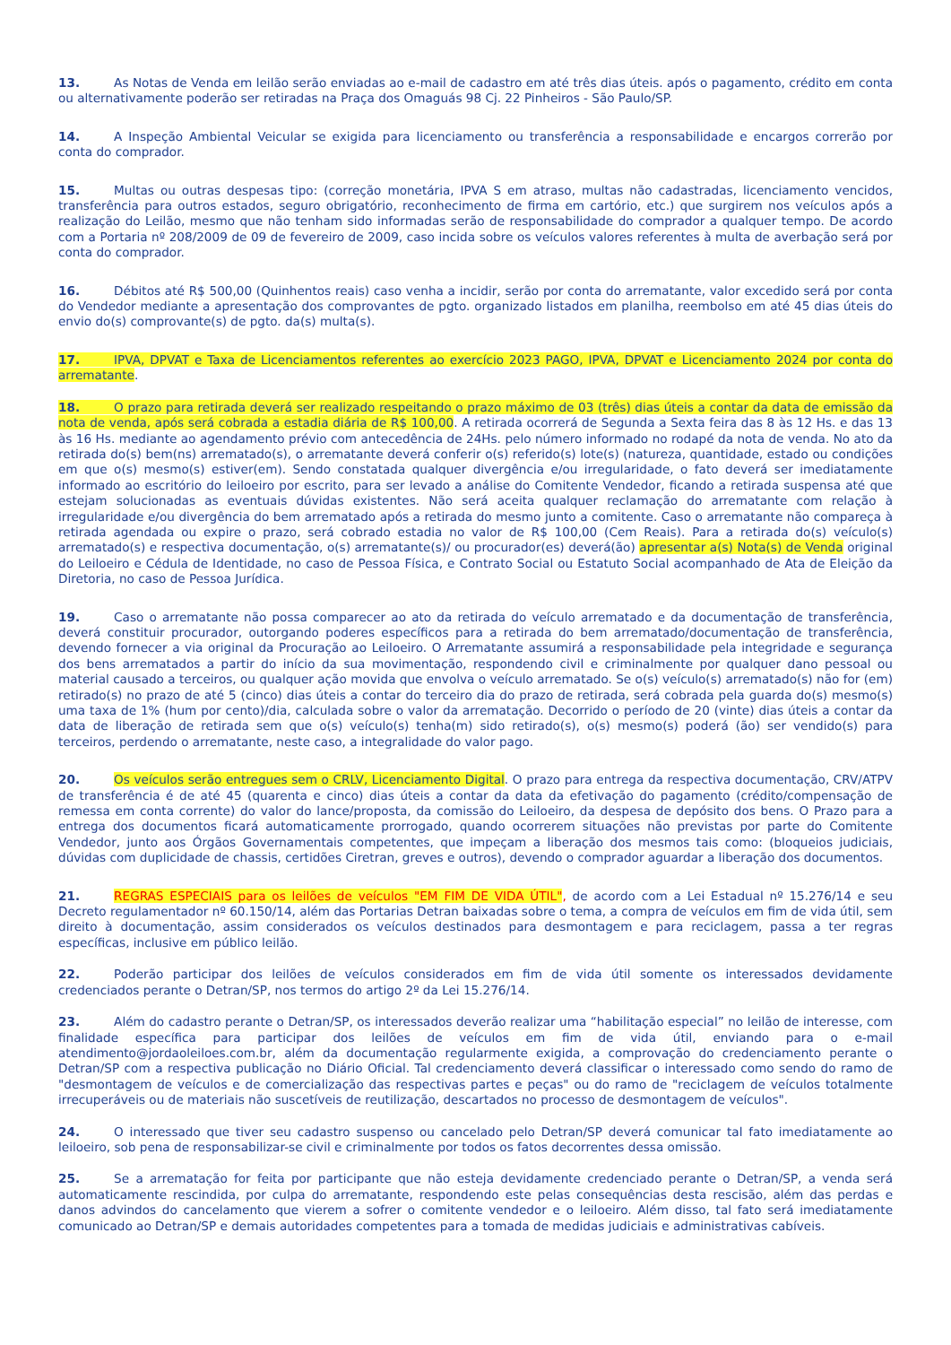13. As Notas de Venda em leilão serão enviadas ao e-mail de cadastro em até três dias úteis. após o pagamento, crédito em conta ou alternativamente poderão ser retiradas na Praça dos Omaguás 98 Cj. 22 Pinheiros - São Paulo/SP.
14. A Inspeção Ambiental Veicular se exigida para licenciamento ou transferência a responsabilidade e encargos correrão por conta do comprador.
15. Multas ou outras despesas tipo: (correção monetária, IPVA S em atraso, multas não cadastradas, licenciamento vencidos, transferência para outros estados, seguro obrigatório, reconhecimento de firma em cartório, etc.) que surgirem nos veículos após a realização do Leilão, mesmo que não tenham sido informadas serão de responsabilidade do comprador a qualquer tempo. De acordo com a Portaria nº 208/2009 de 09 de fevereiro de 2009, caso incida sobre os veículos valores referentes à multa de averbação será por conta do comprador.
16. Débitos até R$ 500,00 (Quinhentos reais) caso venha a incidir, serão por conta do arrematante, valor excedido será por conta do Vendedor mediante a apresentação dos comprovantes de pgto. organizado listados em planilha, reembolso em até 45 dias úteis do envio do(s) comprovante(s) de pgto. da(s) multa(s).
17. IPVA, DPVAT e Taxa de Licenciamentos referentes ao exercício 2023 PAGO, IPVA, DPVAT e Licenciamento 2024 por conta do arrematante.
18. O prazo para retirada deverá ser realizado respeitando o prazo máximo de 03 (três) dias úteis a contar da data de emissão da nota de venda, após será cobrada a estadia diária de R$ 100,00. A retirada ocorrerá de Segunda a Sexta feira das 8 às 12 Hs. e das 13 às 16 Hs. mediante ao agendamento prévio com antecedência de 24Hs. pelo número informado no rodapé da nota de venda. No ato da retirada do(s) bem(ns) arrematado(s), o arrematante deverá conferir o(s) referido(s) lote(s) (natureza, quantidade, estado ou condições em que o(s) mesmo(s) estiver(em). Sendo constatada qualquer divergência e/ou irregularidade, o fato deverá ser imediatamente informado ao escritório do leiloeiro por escrito, para ser levado a análise do Comitente Vendedor, ficando a retirada suspensa até que estejam solucionadas as eventuais dúvidas existentes. Não será aceita qualquer reclamação do arrematante com relação à irregularidade e/ou divergência do bem arrematado após a retirada do mesmo junto a comitente. Caso o arrematante não compareça à retirada agendada ou expire o prazo, será cobrado estadia no valor de R$ 100,00 (Cem Reais). Para a retirada do(s) veículo(s) arrematado(s) e respectiva documentação, o(s) arrematante(s)/ ou procurador(es) deverá(ão) apresentar a(s) Nota(s) de Venda original do Leiloeiro e Cédula de Identidade, no caso de Pessoa Física, e Contrato Social ou Estatuto Social acompanhado de Ata de Eleição da Diretoria, no caso de Pessoa Jurídica.
19. Caso o arrematante não possa comparecer ao ato da retirada do veículo arrematado e da documentação de transferência, deverá constituir procurador, outorgando poderes específicos para a retirada do bem arrematado/documentação de transferência, devendo fornecer a via original da Procuração ao Leiloeiro. O Arrematante assumirá a responsabilidade pela integridade e segurança dos bens arrematados a partir do início da sua movimentação, respondendo civil e criminalmente por qualquer dano pessoal ou material causado a terceiros, ou qualquer ação movida que envolva o veículo arrematado. Se o(s) veículo(s) arrematado(s) não for (em) retirado(s) no prazo de até 5 (cinco) dias úteis a contar do terceiro dia do prazo de retirada, será cobrada pela guarda do(s) mesmo(s) uma taxa de 1% (hum por cento)/dia, calculada sobre o valor da arrematação. Decorrido o período de 20 (vinte) dias úteis a contar da data de liberação de retirada sem que o(s) veículo(s) tenha(m) sido retirado(s), o(s) mesmo(s) poderá (ão) ser vendido(s) para terceiros, perdendo o arrematante, neste caso, a integralidade do valor pago.
20. Os veículos serão entregues sem o CRLV, Licenciamento Digital. O prazo para entrega da respectiva documentação, CRV/ATPV de transferência é de até 45 (quarenta e cinco) dias úteis a contar da data da efetivação do pagamento (crédito/compensação de remessa em conta corrente) do valor do lance/proposta, da comissão do Leiloeiro, da despesa de depósito dos bens. O Prazo para a entrega dos documentos ficará automaticamente prorrogado, quando ocorrerem situações não previstas por parte do Comitente Vendedor, junto aos Órgãos Governamentais competentes, que impeçam a liberação dos mesmos tais como: (bloqueios judiciais, dúvidas com duplicidade de chassis, certidões Ciretran, greves e outros), devendo o comprador aguardar a liberação dos documentos.
21. REGRAS ESPECIAIS para os leilões de veículos "EM FIM DE VIDA ÚTIL", de acordo com a Lei Estadual nº 15.276/14 e seu Decreto regulamentador nº 60.150/14, além das Portarias Detran baixadas sobre o tema, a compra de veículos em fim de vida útil, sem direito à documentação, assim considerados os veículos destinados para desmontagem e para reciclagem, passa a ter regras específicas, inclusive em público leilão.
22. Poderão participar dos leilões de veículos considerados em fim de vida útil somente os interessados devidamente credenciados perante o Detran/SP, nos termos do artigo 2º da Lei 15.276/14.
23. Além do cadastro perante o Detran/SP, os interessados deverão realizar uma “habilitação especial” no leilão de interesse, com finalidade específica para participar dos leilões de veículos em fim de vida útil, enviando para o e-mail atendimento@jordaoleiloes.com.br, além da documentação regularmente exigida, a comprovação do credenciamento perante o Detran/SP com a respectiva publicação no Diário Oficial. Tal credenciamento deverá classificar o interessado como sendo do ramo de "desmontagem de veículos e de comercialização das respectivas partes e peças" ou do ramo de "reciclagem de veículos totalmente irrecuperáveis ou de materiais não suscetíveis de reutilização, descartados no processo de desmontagem de veículos".
24. O interessado que tiver seu cadastro suspenso ou cancelado pelo Detran/SP deverá comunicar tal fato imediatamente ao leiloeiro, sob pena de responsabilizar-se civil e criminalmente por todos os fatos decorrentes dessa omissão.
25. Se a arrematação for feita por participante que não esteja devidamente credenciado perante o Detran/SP, a venda será automaticamente rescindida, por culpa do arrematante, respondendo este pelas consequências desta rescisão, além das perdas e danos advindos do cancelamento que vierem a sofrer o comitente vendedor e o leiloeiro. Além disso, tal fato será imediatamente comunicado ao Detran/SP e demais autoridades competentes para a tomada de medidas judiciais e administrativas cabíveis.